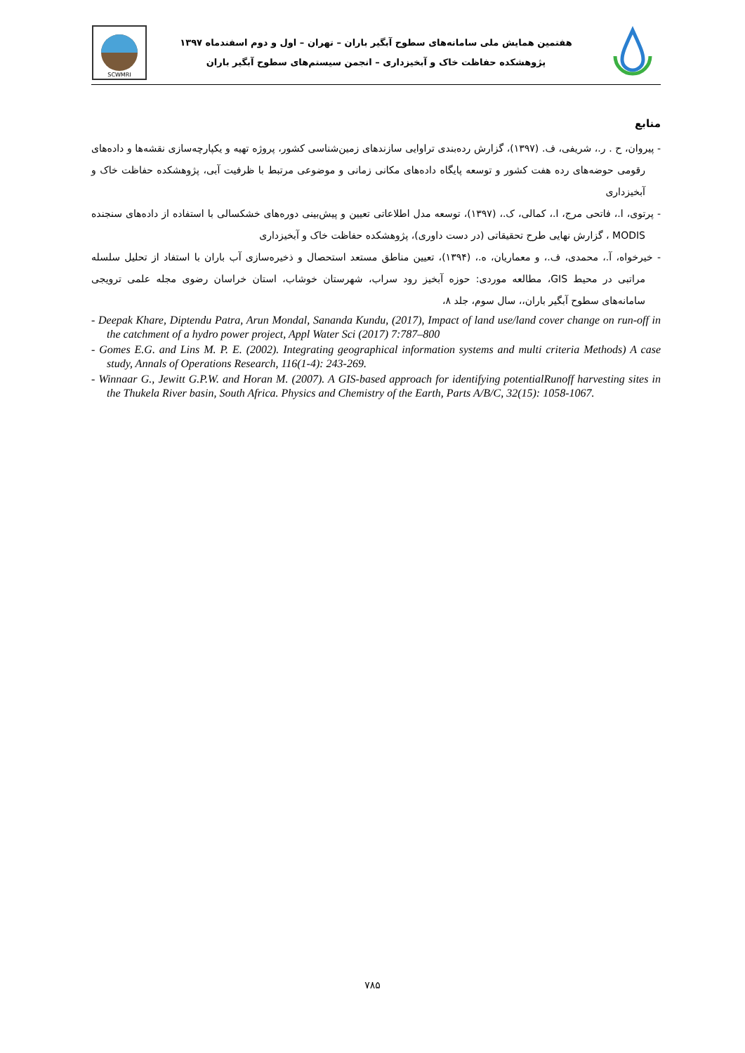SCWMRI
هفتمین همایش ملی سامانه‌های سطوح آبگیر باران – تهران – اول و دوم اسفندماه ۱۳۹۷
پژوهشکده حفاظت خاک و آبخیزداری – انجمن سیستم‌های سطوح آبگیر باران
منابع
- پیروان، ح . ر.، شریفی، ف. (۱۳۹۷)، گزارش رده‌بندی تراوایی سازندهای زمین‌شناسی کشور، پروژه تهیه و یکپارچه‌سازی نقشه‌ها و داده‌های رقومی حوضه‌های رده هفت کشور و توسعه پایگاه داده‌های مکانی زمانی و موضوعی مرتبط با ظرفیت آبی، پژوهشکده حفاظت خاک و آبخیزداری
- پرتوی، ا.، فاتحی مرج، ا.، کمالی، ک.، (۱۳۹۷)، توسعه مدل اطلاعاتی تعیین و پیش‌بینی دوره‌های خشکسالی با استفاده از داده‌های سنجنده MODIS ، گزارش نهایی طرح تحقیقاتی (در دست داوری)، پژوهشکده حفاظت خاک و آبخیزداری
- خیرخواه، آ.، محمدی، ف.، و معماریان، ه.، (۱۳۹۴)، تعیین مناطق مستعد استحصال و ذخیره‌سازی آب باران با استفاد از تحلیل سلسله مراتبی در محیط GIS، مطالعه موردی: حوزه آبخیز رود سراب، شهرستان خوشاب، استان خراسان رضوی مجله علمی ترویجی سامانه‌های سطوح آبگیر باران،، سال سوم، جلد ۸،
- Deepak Khare, Diptendu Patra, Arun Mondal, Sananda Kundu, (2017), Impact of land use/land cover change on run-off in the catchment of a hydro power project, Appl Water Sci (2017) 7:787–800
- Gomes E.G. and Lins M. P. E. (2002). Integrating geographical information systems and multi criteria Methods) A case study, Annals of Operations Research, 116(1-4): 243-269.
- Winnaar G., Jewitt G.P.W. and Horan M. (2007). A GIS-based approach for identifying potentialRunoff harvesting sites in the Thukela River basin, South Africa. Physics and Chemistry of the Earth, Parts A/B/C, 32(15): 1058-1067.
۷۸۵